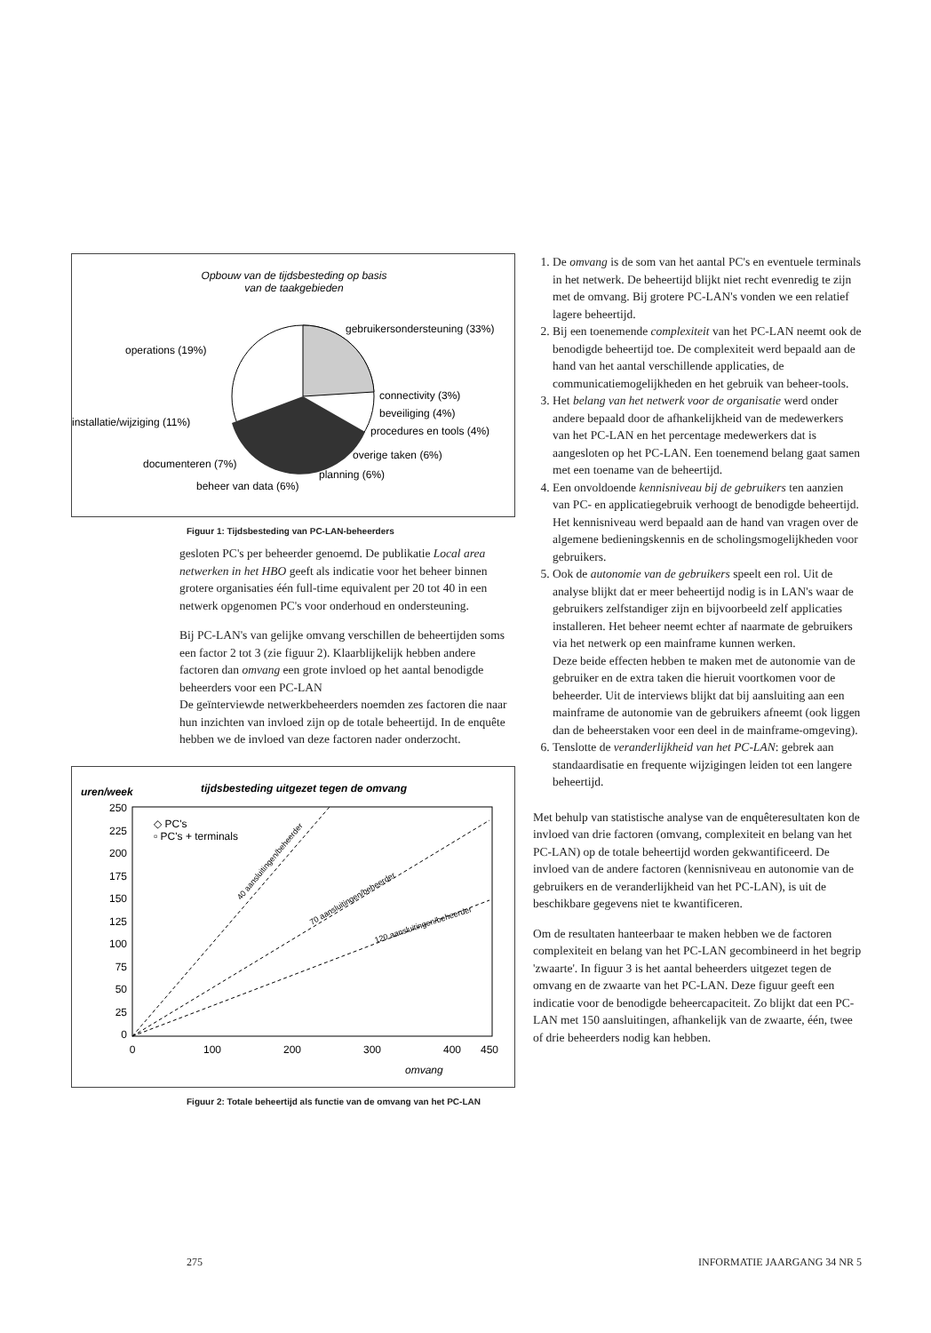Opbouw van de tijdsbesteding op basis
van de taakgebieden
gebruikersondersteuning (33%)
operations (19%)
connectivity (3%)
beveiliging (4%)
procedures en tools (4%)
overige taken (6%)
installatie/wijziging (11%)
documenteren (7%)
planning (6%)
beheer van data (6%)
Figuur 1: Tijdsbesteding van PC-LAN-beheerders
gesloten PC's per beheerder genoemd. De publikatie Local area netwerken in het HBO geeft als indicatie voor het beheer binnen grotere organisaties één full-time equivalent per 20 tot 40 in een netwerk opgenomen PC's voor onderhoud en ondersteuning.
Bij PC-LAN's van gelijke omvang verschillen de beheertijden soms een factor 2 tot 3 (zie figuur 2). Klaarblijkelijk hebben andere factoren dan omvang een grote invloed op het aantal benodigde beheerders voor een PC-LAN
De geïnterviewde netwerkbeheerders noemden zes factoren die naar hun inzichten van invloed zijn op de totale beheertijd. In de enquête hebben we de invloed van deze factoren nader onderzocht.
uren/week
tijdsbesteding uitgezet tegen de omvang
250
225
200
175
150
125
100
75
50
25
0
0
100
200
300
400
450
omvang
◇ PC's
▫ PC's + terminals
40 aansluitingen/beheerder
70 aansluitingen/beheerder
120 aansluitingen/beheerder
Figuur 2: Totale beheertijd als functie van de omvang van het PC-LAN
1. De omvang is de som van het aantal PC's en eventuele terminals in het netwerk. De beheertijd blijkt niet recht evenredig te zijn met de omvang. Bij grotere PC-LAN's vonden we een relatief lagere beheertijd.
2. Bij een toenemende complexiteit van het PC-LAN neemt ook de benodigde beheertijd toe. De complexiteit werd bepaald aan de hand van het aantal verschillende applicaties, de communicatiemogelijkheden en het gebruik van beheer-tools.
3. Het belang van het netwerk voor de organisatie werd onder andere bepaald door de afhankelijkheid van de medewerkers van het PC-LAN en het percentage medewerkers dat is aangesloten op het PC-LAN. Een toenemend belang gaat samen met een toename van de beheertijd.
4. Een onvoldoende kennisniveau bij de gebruikers ten aanzien van PC- en applicatiegebruik verhoogt de benodigde beheertijd. Het kennisniveau werd bepaald aan de hand van vragen over de algemene bedieningskennis en de scholingsmogelijkheden voor gebruikers.
5. Ook de autonomie van de gebruikers speelt een rol. Uit de analyse blijkt dat er meer beheertijd nodig is in LAN's waar de gebruikers zelfstandiger zijn en bijvoorbeeld zelf applicaties installeren. Het beheer neemt echter af naarmate de gebruikers via het netwerk op een mainframe kunnen werken.
Deze beide effecten hebben te maken met de autonomie van de gebruiker en de extra taken die hieruit voortkomen voor de beheerder. Uit de interviews blijkt dat bij aansluiting aan een mainframe de autonomie van de gebruikers afneemt (ook liggen dan de beheerstaken voor een deel in de mainframe-omgeving).
6. Tenslotte de veranderlijkheid van het PC-LAN: gebrek aan standaardisatie en frequente wijzigingen leiden tot een langere beheertijd.
Met behulp van statistische analyse van de enquêteresultaten kon de invloed van drie factoren (omvang, complexiteit en belang van het PC-LAN) op de totale beheertijd worden gekwantificeerd. De invloed van de andere factoren (kennisniveau en autonomie van de gebruikers en de veranderlijkheid van het PC-LAN), is uit de beschikbare gegevens niet te kwantificeren.
Om de resultaten hanteerbaar te maken hebben we de factoren complexiteit en belang van het PC-LAN gecombineerd in het begrip 'zwaarte'. In figuur 3 is het aantal beheerders uitgezet tegen de omvang en de zwaarte van het PC-LAN. Deze figuur geeft een indicatie voor de benodigde beheercapaciteit. Zo blijkt dat een PC-LAN met 150 aansluitingen, afhankelijk van de zwaarte, één, twee of drie beheerders nodig kan hebben.
275 INFORMATIE JAARGANG 34 NR 5